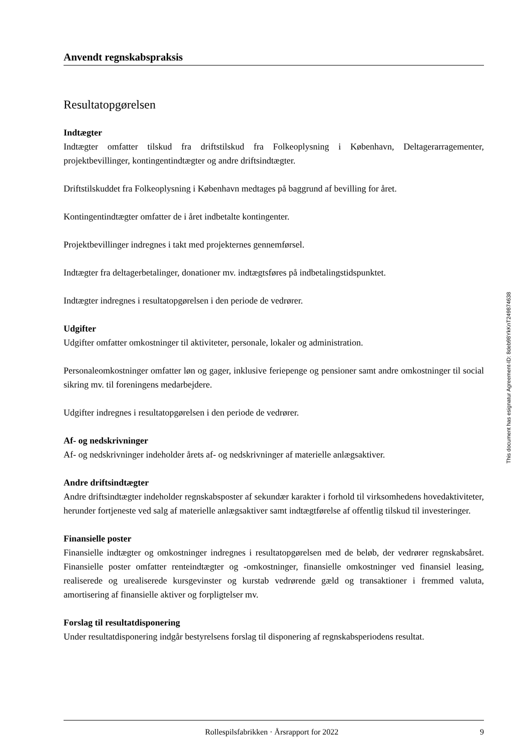Anvendt regnskabspraksis
Resultatopgørelsen
Indtægter
Indtægter omfatter tilskud fra driftstilskud fra Folkeoplysning i København, Deltagerarragementer, projektbevillinger, kontingentindtægter og andre driftsindtægter.
Driftstilskuddet fra Folkeoplysning i København medtages på baggrund af bevilling for året.
Kontingentindtægter omfatter de i året indbetalte kontingenter.
Projektbevillinger indregnes i takt med projekternes gennemførsel.
Indtægter fra deltagerbetalinger, donationer mv. indtægtsføres på indbetalingstidspunktet.
Indtægter indregnes i resultatopgørelsen i den periode de vedrører.
Udgifter
Udgifter omfatter omkostninger til aktiviteter, personale, lokaler og administration.
Personaleomkostninger omfatter løn og gager, inklusive feriepenge og pensioner samt andre omkostninger til social sikring mv. til foreningens medarbejdere.
Udgifter indregnes i resultatopgørelsen i den periode de vedrører.
Af- og nedskrivninger
Af- og nedskrivninger indeholder årets af- og nedskrivninger af materielle anlægsaktiver.
Andre driftsindtægter
Andre driftsindtægter indeholder regnskabsposter af sekundær karakter i forhold til virksomhedens hovedaktiviteter, herunder fortjeneste ved salg af materielle anlægsaktiver samt indtægtførelse af offentlig tilskud til investeringer.
Finansielle poster
Finansielle indtægter og omkostninger indregnes i resultatopgørelsen med de beløb, der vedrører regnskabsåret. Finansielle poster omfatter renteindtægter og -omkostninger, finansielle omkostninger ved finansiel leasing, realiserede og urealiserede kursgevinster og kurstab vedrørende gæld og transaktioner i fremmed valuta, amortisering af finansielle aktiver og forpligtelser mv.
Forslag til resultatdisponering
Under resultatdisponering indgår bestyrelsens forslag til disponering af regnskabsperiodens resultat.
This document has esignatur Agreement-ID: 8deb98YkKnT249874638
Rollespilsfabrikken · Årsrapport for 2022 9